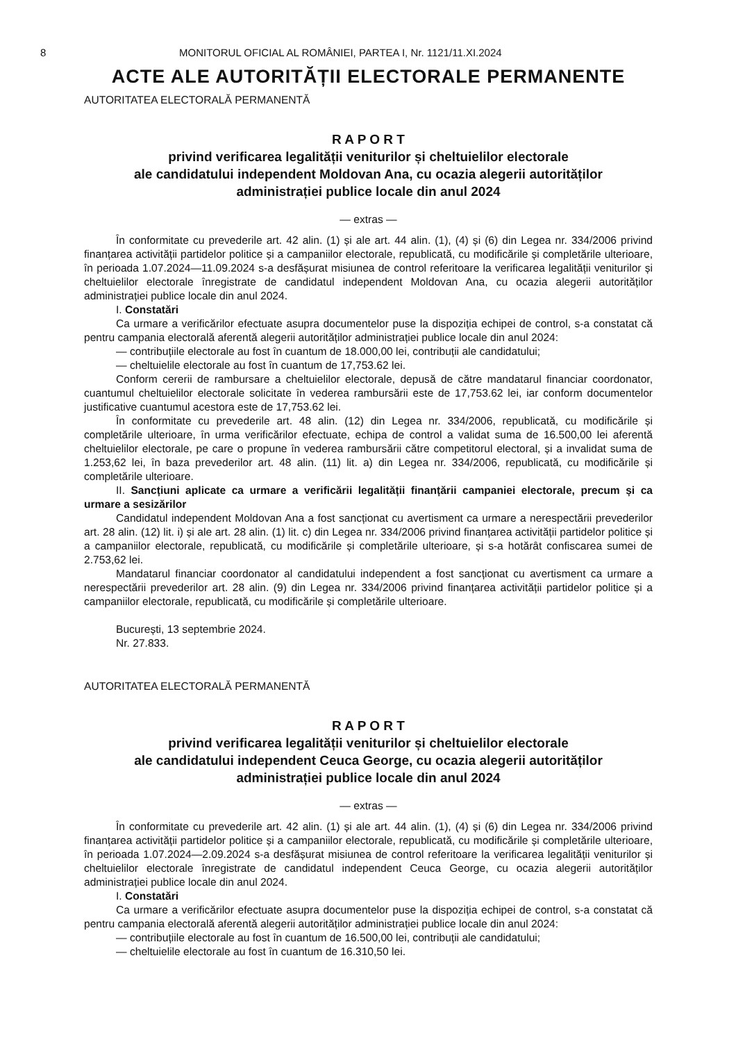8 MONITORUL OFICIAL AL ROMÂNIEI, PARTEA I, Nr. 1121/11.XI.2024
ACTE ALE AUTORITĂȚII ELECTORALE PERMANENTE
AUTORITATEA ELECTORALĂ PERMANENTĂ
R A P O R T
privind verificarea legalității veniturilor și cheltuielilor electorale
ale candidatului independent Moldovan Ana, cu ocazia alegerii autorităților
administrației publice locale din anul 2024
— extras —
În conformitate cu prevederile art. 42 alin. (1) și ale art. 44 alin. (1), (4) și (6) din Legea nr. 334/2006 privind finanțarea activității partidelor politice și a campaniilor electorale, republicată, cu modificările și completările ulterioare, în perioada 1.07.2024—11.09.2024 s-a desfășurat misiunea de control referitoare la verificarea legalității veniturilor și cheltuielilor electorale înregistrate de candidatul independent Moldovan Ana, cu ocazia alegerii autorităților administrației publice locale din anul 2024.
I. Constatări
Ca urmare a verificărilor efectuate asupra documentelor puse la dispoziția echipei de control, s-a constatat că pentru campania electorală aferentă alegerii autorităților administrației publice locale din anul 2024:
— contribuțiile electorale au fost în cuantum de 18.000,00 lei, contribuții ale candidatului;
— cheltuielile electorale au fost în cuantum de 17,753.62 lei.
Conform cererii de rambursare a cheltuielilor electorale, depusă de către mandatarul financiar coordonator, cuantumul cheltuielilor electorale solicitate în vederea rambursării este de 17,753.62 lei, iar conform documentelor justificative cuantumul acestora este de 17,753.62 lei.
În conformitate cu prevederile art. 48 alin. (12) din Legea nr. 334/2006, republicată, cu modificările și completările ulterioare, în urma verificărilor efectuate, echipa de control a validat suma de 16.500,00 lei aferentă cheltuielilor electorale, pe care o propune în vederea rambursării către competitorul electoral, și a invalidat suma de 1.253,62 lei, în baza prevederilor art. 48 alin. (11) lit. a) din Legea nr. 334/2006, republicată, cu modificările și completările ulterioare.
II. Sancțiuni aplicate ca urmare a verificării legalității finanțării campaniei electorale, precum și ca urmare a sesizărilor
Candidatul independent Moldovan Ana a fost sancționat cu avertisment ca urmare a nerespectării prevederilor art. 28 alin. (12) lit. i) și ale art. 28 alin. (1) lit. c) din Legea nr. 334/2006 privind finanțarea activității partidelor politice și a campaniilor electorale, republicată, cu modificările și completările ulterioare, și s-a hotărât confiscarea sumei de 2.753,62 lei.
Mandatarul financiar coordonator al candidatului independent a fost sancționat cu avertisment ca urmare a nerespectării prevederilor art. 28 alin. (9) din Legea nr. 334/2006 privind finanțarea activității partidelor politice și a campaniilor electorale, republicată, cu modificările și completările ulterioare.
București, 13 septembrie 2024.
Nr. 27.833.
AUTORITATEA ELECTORALĂ PERMANENTĂ
R A P O R T
privind verificarea legalității veniturilor și cheltuielilor electorale
ale candidatului independent Ceuca George, cu ocazia alegerii autorităților
administrației publice locale din anul 2024
— extras —
În conformitate cu prevederile art. 42 alin. (1) și ale art. 44 alin. (1), (4) și (6) din Legea nr. 334/2006 privind finanțarea activității partidelor politice și a campaniilor electorale, republicată, cu modificările și completările ulterioare, în perioada 1.07.2024—2.09.2024 s-a desfășurat misiunea de control referitoare la verificarea legalității veniturilor și cheltuielilor electorale înregistrate de candidatul independent Ceuca George, cu ocazia alegerii autorităților administrației publice locale din anul 2024.
I. Constatări
Ca urmare a verificărilor efectuate asupra documentelor puse la dispoziția echipei de control, s-a constatat că pentru campania electorală aferentă alegerii autorităților administrației publice locale din anul 2024:
— contribuțiile electorale au fost în cuantum de 16.500,00 lei, contribuții ale candidatului;
— cheltuielile electorale au fost în cuantum de 16.310,50 lei.